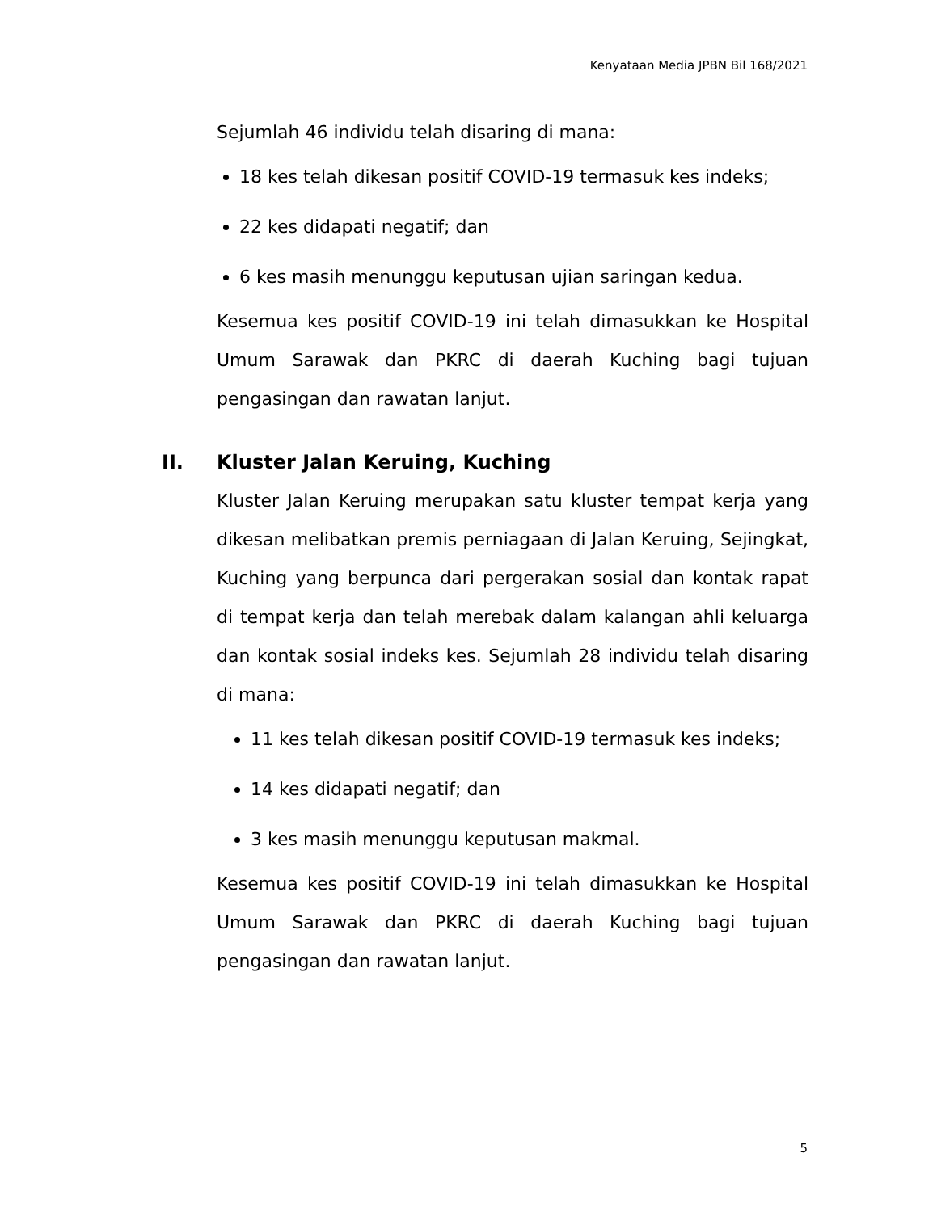Kenyataan Media JPBN Bil 168/2021
Sejumlah 46 individu telah disaring di mana:
18 kes telah dikesan positif COVID-19 termasuk kes indeks;
22 kes didapati negatif; dan
6 kes masih menunggu keputusan ujian saringan kedua.
Kesemua kes positif COVID-19 ini telah dimasukkan ke Hospital Umum Sarawak dan PKRC di daerah Kuching bagi tujuan pengasingan dan rawatan lanjut.
II. Kluster Jalan Keruing, Kuching
Kluster Jalan Keruing merupakan satu kluster tempat kerja yang dikesan melibatkan premis perniagaan di Jalan Keruing, Sejingkat, Kuching yang berpunca dari pergerakan sosial dan kontak rapat di tempat kerja dan telah merebak dalam kalangan ahli keluarga dan kontak sosial indeks kes. Sejumlah 28 individu telah disaring di mana:
11 kes telah dikesan positif COVID-19 termasuk kes indeks;
14 kes didapati negatif; dan
3 kes masih menunggu keputusan makmal.
Kesemua kes positif COVID-19 ini telah dimasukkan ke Hospital Umum Sarawak dan PKRC di daerah Kuching bagi tujuan pengasingan dan rawatan lanjut.
5